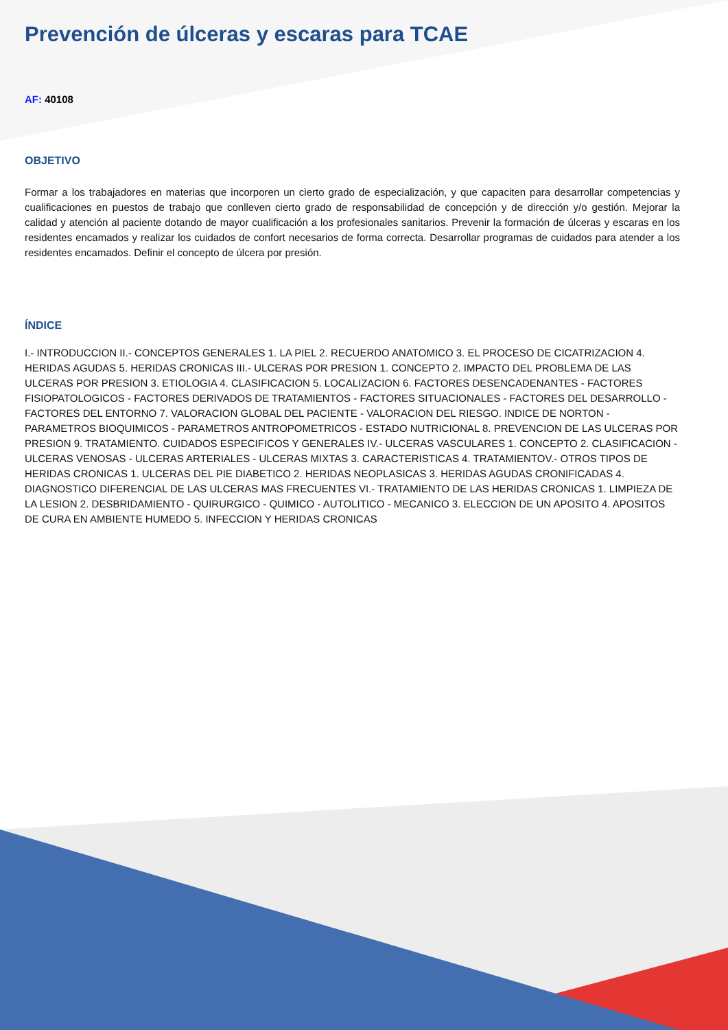Prevención de úlceras y escaras para TCAE
AF: 40108
OBJETIVO
Formar a los trabajadores en materias que incorporen un cierto grado de especialización, y que capaciten para desarrollar competencias y cualificaciones en puestos de trabajo que conlleven cierto grado de responsabilidad de concepción y de dirección y/o gestión. Mejorar la calidad y atención al paciente dotando de mayor cualificación a los profesionales sanitarios. Prevenir la formación de úlceras y escaras en los residentes encamados y realizar los cuidados de confort necesarios de forma correcta. Desarrollar programas de cuidados para atender a los residentes encamados. Definir el concepto de úlcera por presión.
ÍNDICE
I.- INTRODUCCION II.- CONCEPTOS GENERALES 1. LA PIEL 2. RECUERDO ANATOMICO 3. EL PROCESO DE CICATRIZACION 4. HERIDAS AGUDAS 5. HERIDAS CRONICAS III.- ULCERAS POR PRESION 1. CONCEPTO 2. IMPACTO DEL PROBLEMA DE LAS ULCERAS POR PRESION 3. ETIOLOGIA 4. CLASIFICACION 5. LOCALIZACION 6. FACTORES DESENCADENANTES - FACTORES FISIOPATOLOGICOS - FACTORES DERIVADOS DE TRATAMIENTOS - FACTORES SITUACIONALES - FACTORES DEL DESARROLLO - FACTORES DEL ENTORNO 7. VALORACION GLOBAL DEL PACIENTE - VALORACION DEL RIESGO. INDICE DE NORTON - PARAMETROS BIOQUIMICOS - PARAMETROS ANTROPOMETRICOS - ESTADO NUTRICIONAL 8. PREVENCION DE LAS ULCERAS POR PRESION 9. TRATAMIENTO. CUIDADOS ESPECIFICOS Y GENERALES IV.- ULCERAS VASCULARES 1. CONCEPTO 2. CLASIFICACION - ULCERAS VENOSAS - ULCERAS ARTERIALES - ULCERAS MIXTAS 3. CARACTERISTICAS 4. TRATAMIENTOV.- OTROS TIPOS DE HERIDAS CRONICAS 1. ULCERAS DEL PIE DIABETICO 2. HERIDAS NEOPLASICAS 3. HERIDAS AGUDAS CRONIFICADAS 4. DIAGNOSTICO DIFERENCIAL DE LAS ULCERAS MAS FRECUENTES VI.- TRATAMIENTO DE LAS HERIDAS CRONICAS 1. LIMPIEZA DE LA LESION 2. DESBRIDAMIENTO - QUIRURGICO - QUIMICO - AUTOLITICO - MECANICO 3. ELECCION DE UN APOSITO 4. APOSITOS DE CURA EN AMBIENTE HUMEDO 5. INFECCION Y HERIDAS CRONICAS